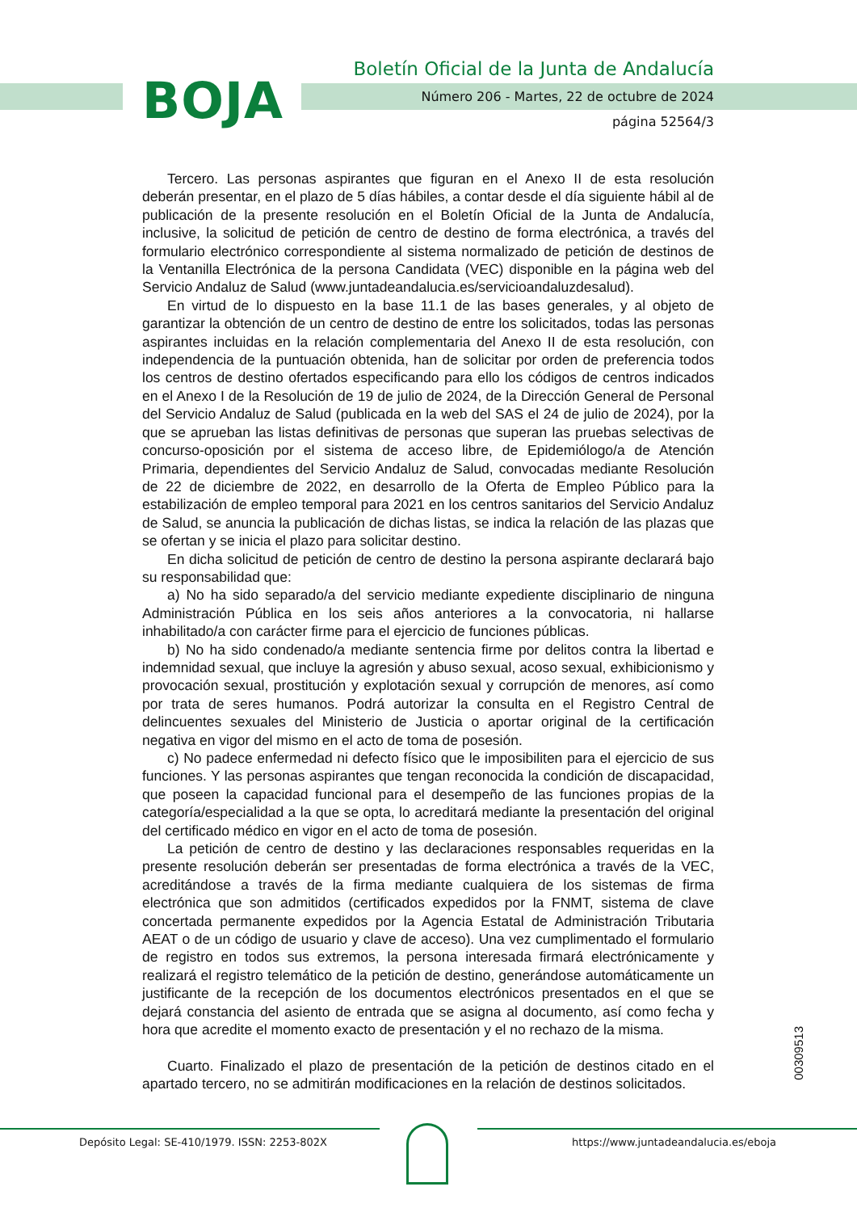BOJA
Boletín Oficial de la Junta de Andalucía
Número 206 - Martes, 22 de octubre de 2024
página 52564/3
Tercero. Las personas aspirantes que figuran en el Anexo II de esta resolución deberán presentar, en el plazo de 5 días hábiles, a contar desde el día siguiente hábil al de publicación de la presente resolución en el Boletín Oficial de la Junta de Andalucía, inclusive, la solicitud de petición de centro de destino de forma electrónica, a través del formulario electrónico correspondiente al sistema normalizado de petición de destinos de la Ventanilla Electrónica de la persona Candidata (VEC) disponible en la página web del Servicio Andaluz de Salud (www.juntadeandalucia.es/servicioandaluzdesalud).
En virtud de lo dispuesto en la base 11.1 de las bases generales, y al objeto de garantizar la obtención de un centro de destino de entre los solicitados, todas las personas aspirantes incluidas en la relación complementaria del Anexo II de esta resolución, con independencia de la puntuación obtenida, han de solicitar por orden de preferencia todos los centros de destino ofertados especificando para ello los códigos de centros indicados en el Anexo I de la Resolución de 19 de julio de 2024, de la Dirección General de Personal del Servicio Andaluz de Salud (publicada en la web del SAS el 24 de julio de 2024), por la que se aprueban las listas definitivas de personas que superan las pruebas selectivas de concurso-oposición por el sistema de acceso libre, de Epidemiólogo/a de Atención Primaria, dependientes del Servicio Andaluz de Salud, convocadas mediante Resolución de 22 de diciembre de 2022, en desarrollo de la Oferta de Empleo Público para la estabilización de empleo temporal para 2021 en los centros sanitarios del Servicio Andaluz de Salud, se anuncia la publicación de dichas listas, se indica la relación de las plazas que se ofertan y se inicia el plazo para solicitar destino.
En dicha solicitud de petición de centro de destino la persona aspirante declarará bajo su responsabilidad que:
a) No ha sido separado/a del servicio mediante expediente disciplinario de ninguna Administración Pública en los seis años anteriores a la convocatoria, ni hallarse inhabilitado/a con carácter firme para el ejercicio de funciones públicas.
b) No ha sido condenado/a mediante sentencia firme por delitos contra la libertad e indemnidad sexual, que incluye la agresión y abuso sexual, acoso sexual, exhibicionismo y provocación sexual, prostitución y explotación sexual y corrupción de menores, así como por trata de seres humanos. Podrá autorizar la consulta en el Registro Central de delincuentes sexuales del Ministerio de Justicia o aportar original de la certificación negativa en vigor del mismo en el acto de toma de posesión.
c) No padece enfermedad ni defecto físico que le imposibiliten para el ejercicio de sus funciones. Y las personas aspirantes que tengan reconocida la condición de discapacidad, que poseen la capacidad funcional para el desempeño de las funciones propias de la categoría/especialidad a la que se opta, lo acreditará mediante la presentación del original del certificado médico en vigor en el acto de toma de posesión.
La petición de centro de destino y las declaraciones responsables requeridas en la presente resolución deberán ser presentadas de forma electrónica a través de la VEC, acreditándose a través de la firma mediante cualquiera de los sistemas de firma electrónica que son admitidos (certificados expedidos por la FNMT, sistema de clave concertada permanente expedidos por la Agencia Estatal de Administración Tributaria AEAT o de un código de usuario y clave de acceso). Una vez cumplimentado el formulario de registro en todos sus extremos, la persona interesada firmará electrónicamente y realizará el registro telemático de la petición de destino, generándose automáticamente un justificante de la recepción de los documentos electrónicos presentados en el que se dejará constancia del asiento de entrada que se asigna al documento, así como fecha y hora que acredite el momento exacto de presentación y el no rechazo de la misma.
Cuarto. Finalizado el plazo de presentación de la petición de destinos citado en el apartado tercero, no se admitirán modificaciones en la relación de destinos solicitados.
00309513
Depósito Legal: SE-410/1979. ISSN: 2253-802X
https://www.juntadeandalucia.es/eboja